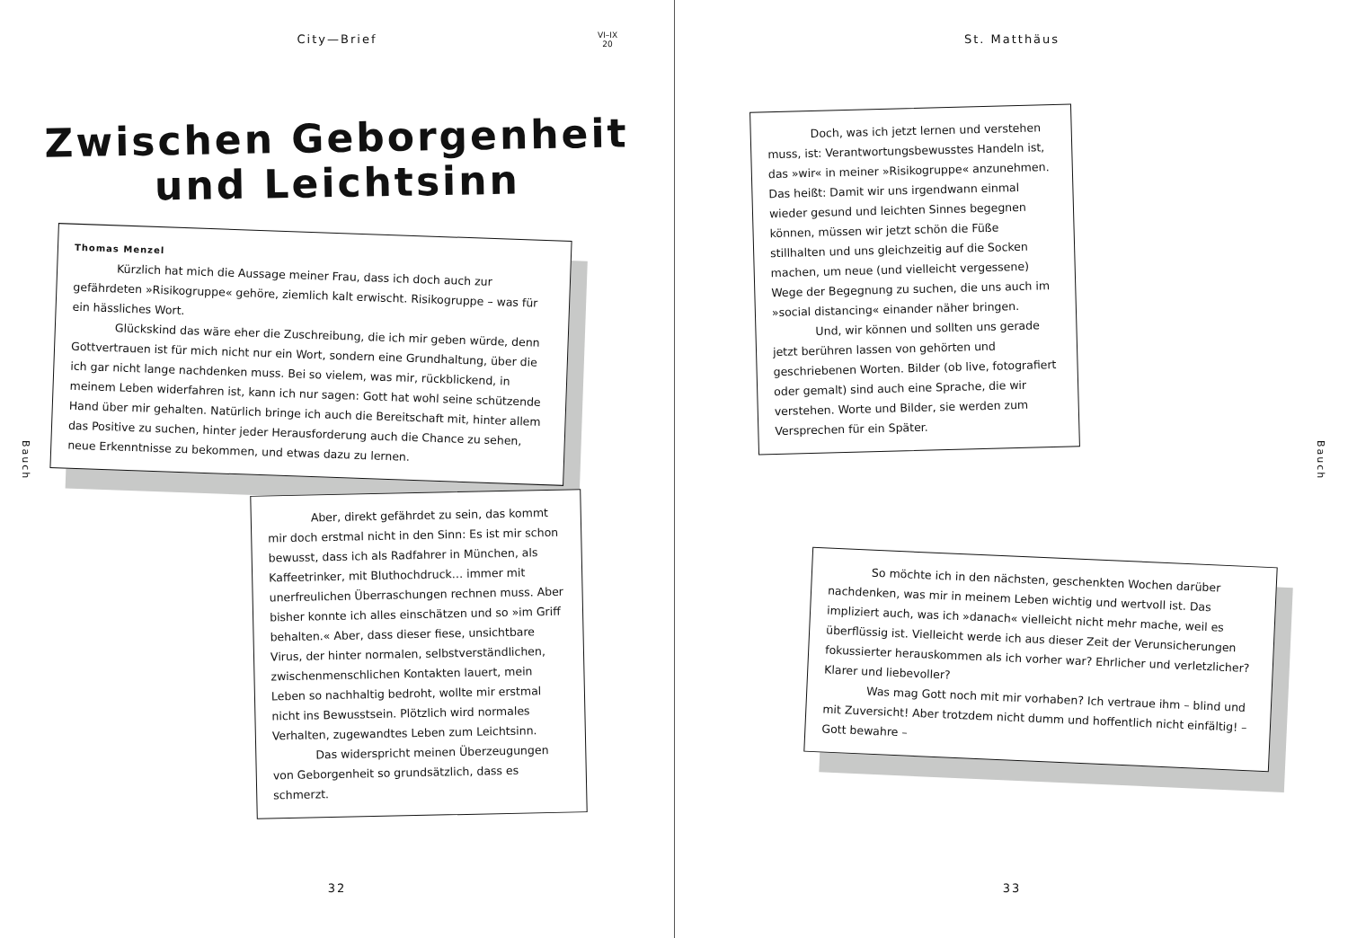City—Brief
VI–IX
20
Zwischen Geborgenheit
und Leichtsinn
Thomas Menzel
Kürzlich hat mich die Aussage meiner Frau, dass ich doch auch zur gefährdeten »Risikogruppe« gehöre, ziemlich kalt erwischt. Risikogruppe – was für ein hässliches Wort.
Glückskind das wäre eher die Zuschreibung, die ich mir geben würde, denn Gottvertrauen ist für mich nicht nur ein Wort, sondern eine Grundhaltung, über die ich gar nicht lange nachdenken muss. Bei so vielem, was mir, rückblickend, in meinem Leben widerfahren ist, kann ich nur sagen: Gott hat wohl seine schützende Hand über mir gehalten. Natürlich bringe ich auch die Bereitschaft mit, hinter allem das Positive zu suchen, hinter jeder Herausforderung auch die Chance zu sehen, neue Erkenntnisse zu bekommen, und etwas dazu zu lernen.
Aber, direkt gefährdet zu sein, das kommt mir doch erstmal nicht in den Sinn: Es ist mir schon bewusst, dass ich als Radfahrer in München, als Kaffeetrinker, mit Bluthochdruck… immer mit unerfreulichen Überraschungen rechnen muss. Aber bisher konnte ich alles einschätzen und so »im Griff behalten.« Aber, dass dieser fiese, unsichtbare Virus, der hinter normalen, selbstverständlichen, zwischenmenschlichen Kontakten lauert, mein Leben so nachhaltig bedroht, wollte mir erstmal nicht ins Bewusstsein. Plötzlich wird normales Verhalten, zugewandtes Leben zum Leichtsinn.
Das widerspricht meinen Überzeugungen von Geborgenheit so grundsätzlich, dass es schmerzt.
Bauch
32
St. Matthäus
Doch, was ich jetzt lernen und verstehen muss, ist: Verantwortungsbewusstes Handeln ist, das »wir« in meiner »Risikogruppe« anzunehmen. Das heißt: Damit wir uns irgendwann einmal wieder gesund und leichten Sinnes begegnen können, müssen wir jetzt schön die Füße stillhalten und uns gleichzeitig auf die Socken machen, um neue (und vielleicht vergessene) Wege der Begegnung zu suchen, die uns auch im »social distancing« einander näher bringen.
Und, wir können und sollten uns gerade jetzt berühren lassen von gehörten und geschriebenen Worten. Bilder (ob live, fotografiert oder gemalt) sind auch eine Sprache, die wir verstehen. Worte und Bilder, sie werden zum Versprechen für ein Später.
So möchte ich in den nächsten, geschenkten Wochen darüber nachdenken, was mir in meinem Leben wichtig und wertvoll ist. Das impliziert auch, was ich »danach« vielleicht nicht mehr mache, weil es überflüssig ist. Vielleicht werde ich aus dieser Zeit der Verunsicherungen fokussierter herauskommen als ich vorher war? Ehrlicher und verletzlicher? Klarer und liebevoller?
Was mag Gott noch mit mir vorhaben? Ich vertraue ihm – blind und mit Zuversicht! Aber trotzdem nicht dumm und hoffentlich nicht einfältig! – Gott bewahre –
Bauch
33